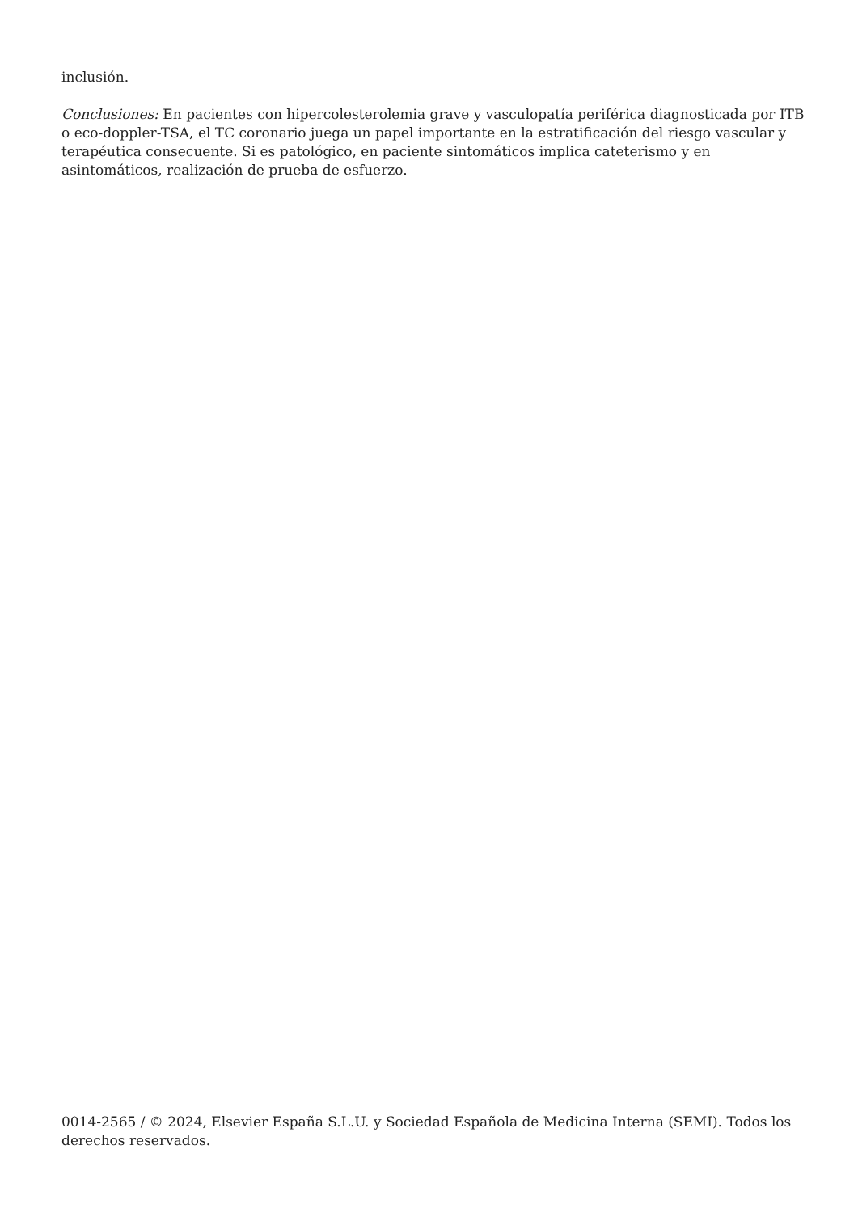inclusión.
Conclusiones: En pacientes con hipercolesterolemia grave y vasculopatía periférica diagnosticada por ITB o eco-doppler-TSA, el TC coronario juega un papel importante en la estratificación del riesgo vascular y terapéutica consecuente. Si es patológico, en paciente sintomáticos implica cateterismo y en asintomáticos, realización de prueba de esfuerzo.
0014-2565 / © 2024, Elsevier España S.L.U. y Sociedad Española de Medicina Interna (SEMI). Todos los derechos reservados.